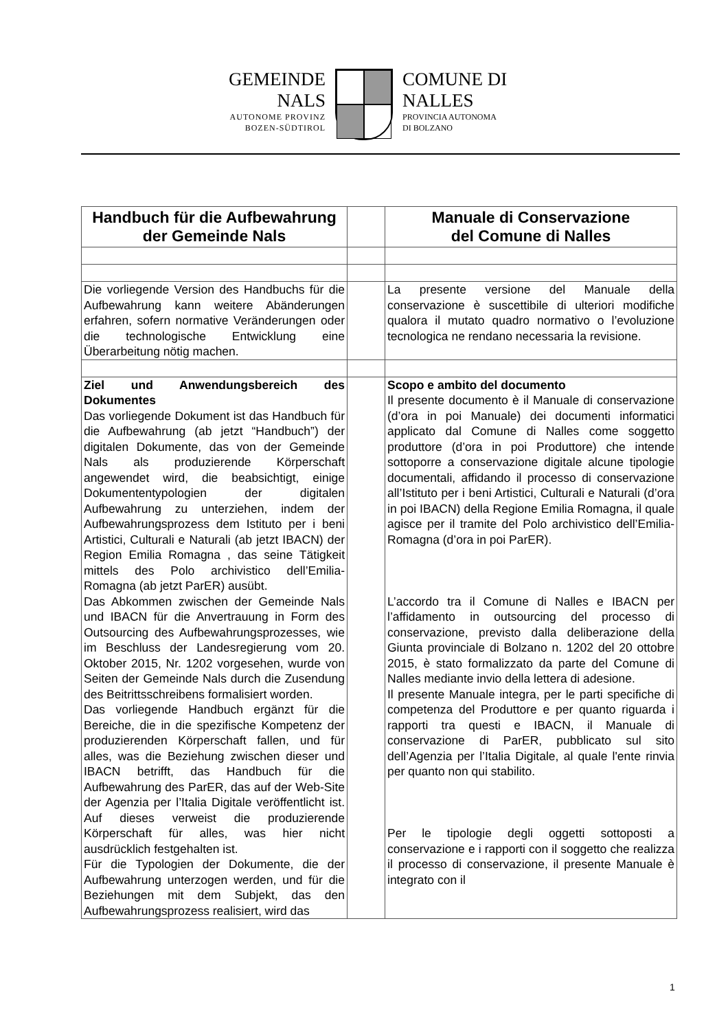GEMEINDE
NALS
AUTONOME PROVINZ
BOZEN-SÜDTIROL
COMUNE DI
NALLES
PROVINCIA AUTONOMA
DI BOLZANO
| Handbuch für die Aufbewahrung der Gemeinde Nals | | Manuale di Conservazione del Comune di Nalles |
| Die vorliegende Version des Handbuchs für die Aufbewahrung kann weitere Abänderungen erfahren, sofern normative Veränderungen oder die technologische Entwicklung eine Überarbeitung nötig machen. | | La presente versione del Manuale della conservazione è suscettibile di ulteriori modifiche qualora il mutato quadro normativo o l’evoluzione tecnologica ne rendano necessaria la revisione. |
| Ziel und Anwendungsbereich des Dokumentes Das vorliegende Dokument ist das Handbuch für die Aufbewahrung (ab jetzt “Handbuch”) der digitalen Dokumente, das von der Gemeinde Nals als produzierende Körperschaft angewendet wird, die beabsichtigt, einige Dokumententypologien der digitalen Aufbewahrung zu unterziehen, indem der Aufbewahrungsprozess dem Istituto per i beni Artistici, Culturali e Naturali (ab jetzt IBACN) der Region Emilia Romagna , das seine Tätigkeit mittels des Polo archivistico dell’Emilia-Romagna (ab jetzt ParER) ausübt. Das Abkommen zwischen der Gemeinde Nals und IBACN für die Anvertrauung in Form des Outsourcing des Aufbewahrungsprozesses, wie im Beschluss der Landesregierung vom 20. Oktober 2015, Nr. 1202 vorgesehen, wurde von Seiten der Gemeinde Nals durch die Zusendung des Beitrittsschreibens formalisiert worden. Das vorliegende Handbuch ergänzt für die Bereiche, die in die spezifische Kompetenz der produzierenden Körperschaft fallen, und für alles, was die Beziehung zwischen dieser und IBACN betrifft, das Handbuch für die Aufbewahrung des ParER, das auf der Web-Site der Agenzia per l’Italia Digitale veröffentlicht ist. Auf dieses verweist die produzierende Körperschaft für alles, was hier nicht ausdrücklich festgehalten ist. Für die Typologien der Dokumente, die der Aufbewahrung unterzogen werden, und für die Beziehungen mit dem Subjekt, das den Aufbewahrungsprozess realisiert, wird das | | Scopo e ambito del documento Il presente documento è il Manuale di conservazione (d’ora in poi Manuale) dei documenti informatici applicato dal Comune di Nalles come soggetto produttore (d’ora in poi Produttore) che intende sottoporre a conservazione digitale alcune tipologie documentali, affidando il processo di conservazione all’Istituto per i beni Artistici, Culturali e Naturali (d’ora in poi IBACN) della Regione Emilia Romagna, il quale agisce per il tramite del Polo archivistico dell’Emilia-Romagna (d’ora in poi ParER). L’accordo tra il Comune di Nalles e IBACN per l’affidamento in outsourcing del processo di conservazione, previsto dalla deliberazione della Giunta provinciale di Bolzano n. 1202 del 20 ottobre 2015, è stato formalizzato da parte del Comune di Nalles mediante invio della lettera di adesione. Il presente Manuale integra, per le parti specifiche di competenza del Produttore e per quanto riguarda i rapporti tra questi e IBACN, il Manuale di conservazione di ParER, pubblicato sul sito dell’Agenzia per l’Italia Digitale, al quale l'ente rinvia per quanto non qui stabilito. Per le tipologie degli oggetti sottoposti a conservazione e i rapporti con il soggetto che realizza il processo di conservazione, il presente Manuale è integrato con il |
1